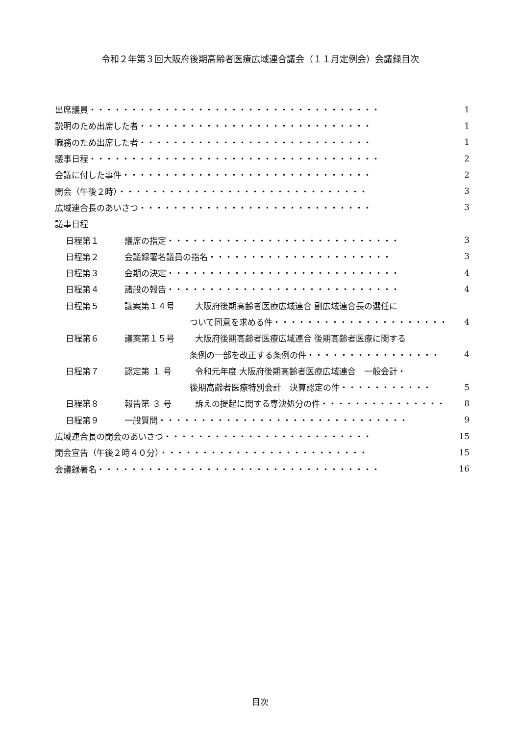令和２年第３回大阪府後期高齢者医療広域連合議会（１１月定例会）会議録目次
出席議員・・・・・・・・・・・・・・・・・・・・・・・・・・・・・・・・・・・ 1
説明のため出席した者・・・・・・・・・・・・・・・・・・・・・・・・・・・・ 1
職務のため出席した者・・・・・・・・・・・・・・・・・・・・・・・・・・・・ 1
議事日程・・・・・・・・・・・・・・・・・・・・・・・・・・・・・・・・・・・ 2
会議に付した事件・・・・・・・・・・・・・・・・・・・・・・・・・・・・・・ 2
開会（午後２時）・・・・・・・・・・・・・・・・・・・・・・・・・・・・・・ 3
広域連合長のあいさつ・・・・・・・・・・・・・・・・・・・・・・・・・・・・ 3
議事日程
日程第１ 議席の指定・・・・・・・・・・・・・・・・・・・・・・・・・・・・ 3
日程第２ 会議録署名議員の指名・・・・・・・・・・・・・・・・・・・・・・ 3
日程第３ 会期の決定・・・・・・・・・・・・・・・・・・・・・・・・・・・・ 4
日程第４ 諸般の報告・・・・・・・・・・・・・・・・・・・・・・・・・・・・ 4
日程第５ 議案第１４号 大阪府後期高齢者医療広域連合 副広域連合長の選任に
ついて同意を求める件・・・・・・・・・・・・・・・・・・・・・ 4
日程第６ 議案第１５号 大阪府後期高齢者医療広域連合 後期高齢者医療に関する
条例の一部を改正する条例の件・・・・・・・・・・・・・・・・ 4
日程第７ 認定第 １ 号 令和元年度 大阪府後期高齢者医療広域連合　一般会計・
後期高齢者医療特別会計　決算認定の件・・・・・・・・・・・ 5
日程第８ 報告第 ３ 号 訴えの提起に関する専決処分の件・・・・・・・・・・・・・・・ 8
日程第９ 一般質問・・・・・・・・・・・・・・・・・・・・・・・・・・・・・・ 9
広域連合長の閉会のあいさつ・・・・・・・・・・・・・・・・・・・・・・・・・ 15
閉会宣告（午後２時４０分）・・・・・・・・・・・・・・・・・・・・・・・・・ 15
会議録署名・・・・・・・・・・・・・・・・・・・・・・・・・・・・・・・・・・ 16
目次